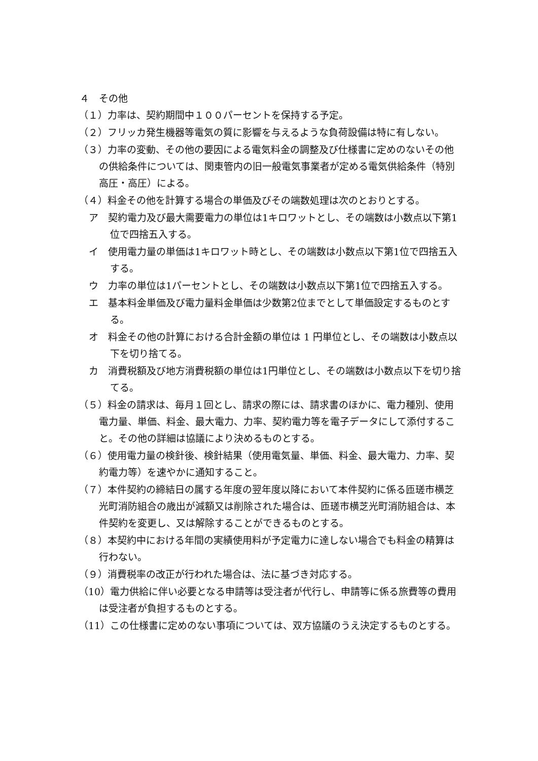４　その他
（１）力率は、契約期間中１００パーセントを保持する予定。
（２）フリッカ発生機器等電気の質に影響を与えるような負荷設備は特に有しない。
（３）力率の変動、その他の要因による電気料金の調整及び仕様書に定めのないその他の供給条件については、関東管内の旧一般電気事業者が定める電気供給条件（特別高圧・高圧）による。
（４）料金その他を計算する場合の単価及びその端数処理は次のとおりとする。
ア　契約電力及び最大需要電力の単位は1キロワットとし、その端数は小数点以下第1位で四捨五入する。
イ　使用電力量の単価は1キロワット時とし、その端数は小数点以下第1位で四捨五入する。
ウ　力率の単位は1パーセントとし、その端数は小数点以下第1位で四捨五入する。
エ　基本料金単価及び電力量料金単価は少数第2位までとして単価設定するものとする。
オ　料金その他の計算における合計金額の単位は 1 円単位とし、その端数は小数点以下を切り捨てる。
カ　消費税額及び地方消費税額の単位は1円単位とし、その端数は小数点以下を切り捨てる。
（５）料金の請求は、毎月１回とし、請求の際には、請求書のほかに、電力種別、使用電力量、単価、料金、最大電力、力率、契約電力等を電子データにして添付すること。その他の詳細は協議により決めるものとする。
（６）使用電力量の検針後、検針結果（使用電気量、単価、料金、最大電力、力率、契約電力等）を速やかに通知すること。
（７）本件契約の締結日の属する年度の翌年度以降において本件契約に係る匝瑳市横芝光町消防組合の歳出が減額又は削除された場合は、匝瑳市横芝光町消防組合は、本件契約を変更し、又は解除することができるものとする。
（８）本契約中における年間の実績使用料が予定電力に達しない場合でも料金の精算は行わない。
（９）消費税率の改正が行われた場合は、法に基づき対応する。
（10）電力供給に伴い必要となる申請等は受注者が代行し、申請等に係る旅費等の費用は受注者が負担するものとする。
（11）この仕様書に定めのない事項については、双方協議のうえ決定するものとする。